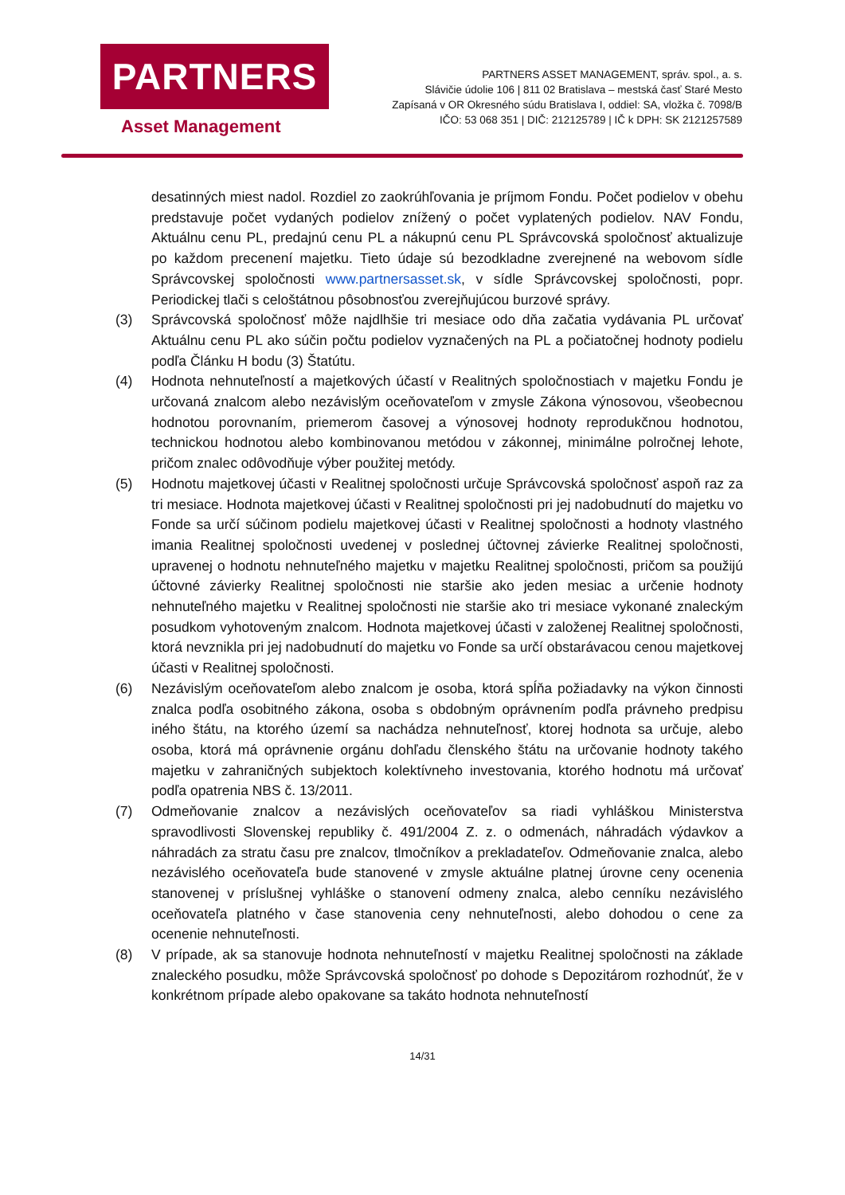PARTNERS
Asset Management
PARTNERS ASSET MANAGEMENT, správ. spol., a. s.
Slávičie údolie 106 | 811 02 Bratislava – mestská časť Staré Mesto
Zapísaná v OR Okresného súdu Bratislava I, oddiel: SA, vložka č. 7098/B
IČO: 53 068 351 | DIČ: 212125789 | IČ k DPH: SK 2121257589
desatinných miest nadol. Rozdiel zo zaokrúhľovania je príjmom Fondu. Počet podielov v obehu predstavuje počet vydaných podielov znížený o počet vyplatených podielov. NAV Fondu, Aktuálnu cenu PL, predajnú cenu PL a nákupnú cenu PL Správcovská spoločnosť aktualizuje po každom precenení majetku. Tieto údaje sú bezodkladne zverejnené na webovom sídle Správcovskej spoločnosti www.partnersasset.sk, v sídle Správcovskej spoločnosti, popr. Periodickej tlači s celoštátnou pôsobnosťou zverejňujúcou burzové správy.
(3) Správcovská spoločnosť môže najdlhšie tri mesiace odo dňa začatia vydávania PL určovať Aktuálnu cenu PL ako súčin počtu podielov vyznačených na PL a počiatočnej hodnoty podielu podľa Článku H bodu (3) Štatútu.
(4) Hodnota nehnuteľností a majetkových účastí v Realitných spoločnostiach v majetku Fondu je určovaná znalcom alebo nezávislým oceňovateľom v zmysle Zákona výnosovou, všeobecnou hodnotou porovnaním, priemerom časovej a výnosovej hodnoty reprodukčnou hodnotou, technickou hodnotou alebo kombinovanou metódou v zákonnej, minimálne polročnej lehote, pričom znalec odôvodňuje výber použitej metódy.
(5) Hodnotu majetkovej účasti v Realitnej spoločnosti určuje Správcovská spoločnosť aspoň raz za tri mesiace. Hodnota majetkovej účasti v Realitnej spoločnosti pri jej nadobudnutí do majetku vo Fonde sa určí súčinom podielu majetkovej účasti v Realitnej spoločnosti a hodnoty vlastného imania Realitnej spoločnosti uvedenej v poslednej účtovnej závierke Realitnej spoločnosti, upravenej o hodnotu nehnuteľného majetku v majetku Realitnej spoločnosti, pričom sa použijú účtovné závierky Realitnej spoločnosti nie staršie ako jeden mesiac a určenie hodnoty nehnuteľného majetku v Realitnej spoločnosti nie staršie ako tri mesiace vykonané znaleckým posudkom vyhotoveným znalcom. Hodnota majetkovej účasti v založenej Realitnej spoločnosti, ktorá nevznikla pri jej nadobudnutí do majetku vo Fonde sa určí obstarávacou cenou majetkovej účasti v Realitnej spoločnosti.
(6) Nezávislým oceňovateľom alebo znalcom je osoba, ktorá spĺňa požiadavky na výkon činnosti znalca podľa osobitného zákona, osoba s obdobným oprávnením podľa právneho predpisu iného štátu, na ktorého území sa nachádza nehnuteľnosť, ktorej hodnota sa určuje, alebo osoba, ktorá má oprávnenie orgánu dohľadu členského štátu na určovanie hodnoty takého majetku v zahraničných subjektoch kolektívneho investovania, ktorého hodnotu má určovať podľa opatrenia NBS č. 13/2011.
(7) Odmeňovanie znalcov a nezávislých oceňovateľov sa riadi vyhláškou Ministerstva spravodlivosti Slovenskej republiky č. 491/2004 Z. z. o odmenách, náhradách výdavkov a náhradách za stratu času pre znalcov, tlmočníkov a prekladateľov. Odmeňovanie znalca, alebo nezávislého oceňovateľa bude stanovené v zmysle aktuálne platnej úrovne ceny ocenenia stanovenej v príslušnej vyhláške o stanovení odmeny znalca, alebo cenníku nezávislého oceňovateľa platného v čase stanovenia ceny nehnuteľnosti, alebo dohodou o cene za ocenenie nehnuteľnosti.
(8) V prípade, ak sa stanovuje hodnota nehnuteľností v majetku Realitnej spoločnosti na základe znaleckého posudku, môže Správcovská spoločnosť po dohode s Depozitárom rozhodnúť, že v konkrétnom prípade alebo opakovane sa takáto hodnota nehnuteľností
14/31